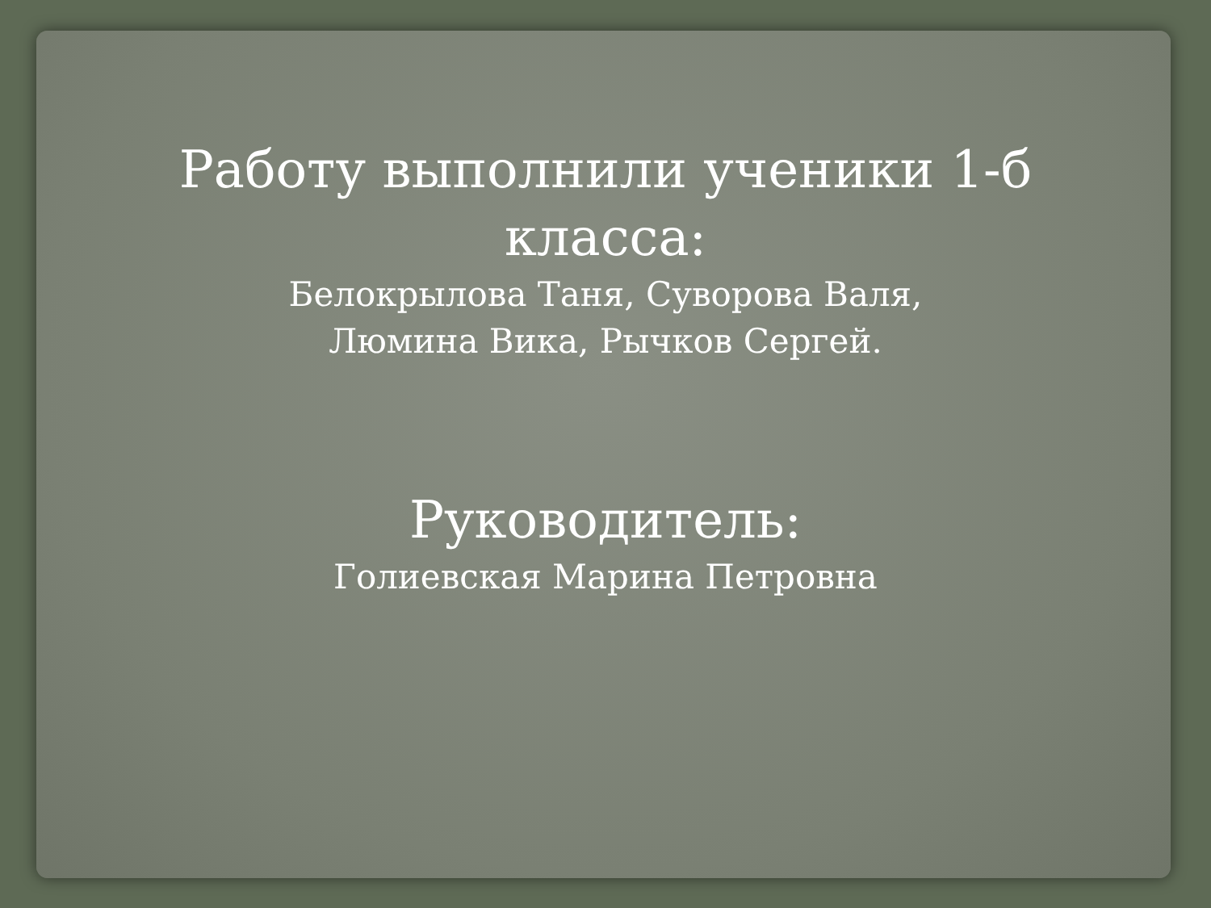Работу выполнили ученики 1-б
класса:
Белокрылова Таня, Суворова Валя,
Люмина Вика, Рычков Сергей.
Руководитель:
Голиевская Марина Петровна